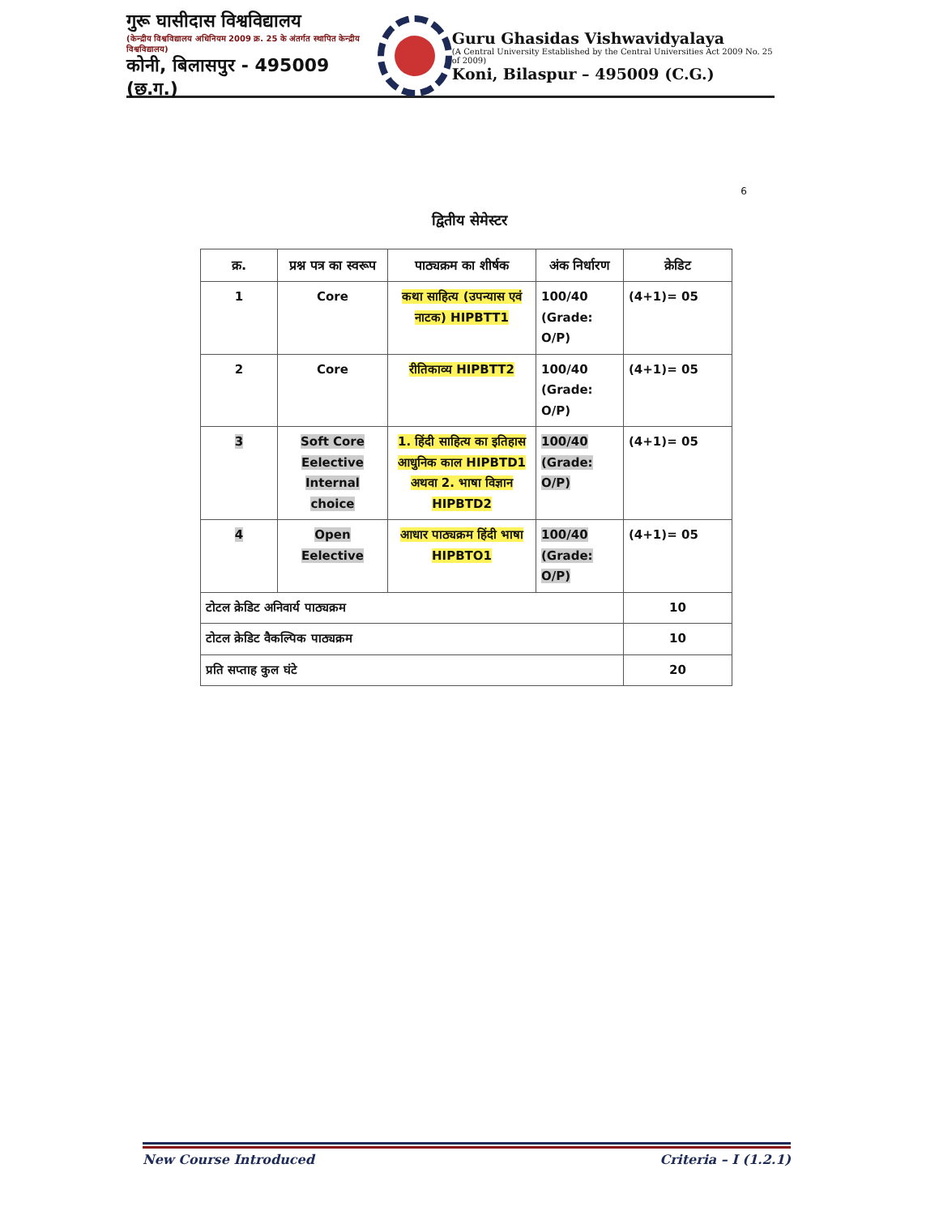गुरू घासीदास विश्वविद्यालय
(केन्द्रीय विश्वविद्यालय अधिनियम 2009 क्र. 25 के अंतर्गत स्थापित केन्द्रीय विश्वविद्यालय)
कोनी, बिलासपुर - 495009 (छ.ग.)
Guru Ghasidas Vishwavidyalaya
(A Central University Established by the Central Universities Act 2009 No. 25 of 2009)
Koni, Bilaspur – 495009 (C.G.)
6
द्वितीय सेमेस्टर
| क्र. | प्रश्न पत्र का स्वरूप | पाठ्यक्रम का शीर्षक | अंक निर्धारण | क्रेडिट |
| --- | --- | --- | --- | --- |
| 1 | Core | कथा साहित्य (उपन्यास एवं नाटक) HIPBTT1 | 100/40 (Grade: O/P) | (4+1)= 05 |
| 2 | Core | रीतिकाव्य HIPBTT2 | 100/40 (Grade: O/P) | (4+1)= 05 |
| 3 | Soft Core Eelective Internal choice | 1. हिंदी साहित्य का इतिहास आधुनिक काल HIPBTD1 अथवा 2. भाषा विज्ञान HIPBTD2 | 100/40 (Grade: O/P) | (4+1)= 05 |
| 4 | Open Eelective | आधार पाठ्यक्रम हिंदी भाषा HIPBTO1 | 100/40 (Grade: O/P) | (4+1)= 05 |
| टोटल क्रेडिट अनिवार्य पाठ्यक्रम | | | | 10 |
| टोटल क्रेडिट वैकल्पिक पाठ्यक्रम | | | | 10 |
| प्रति सप्ताह कुल घंटे | | | | 20 |
New Course Introduced Criteria – I (1.2.1)